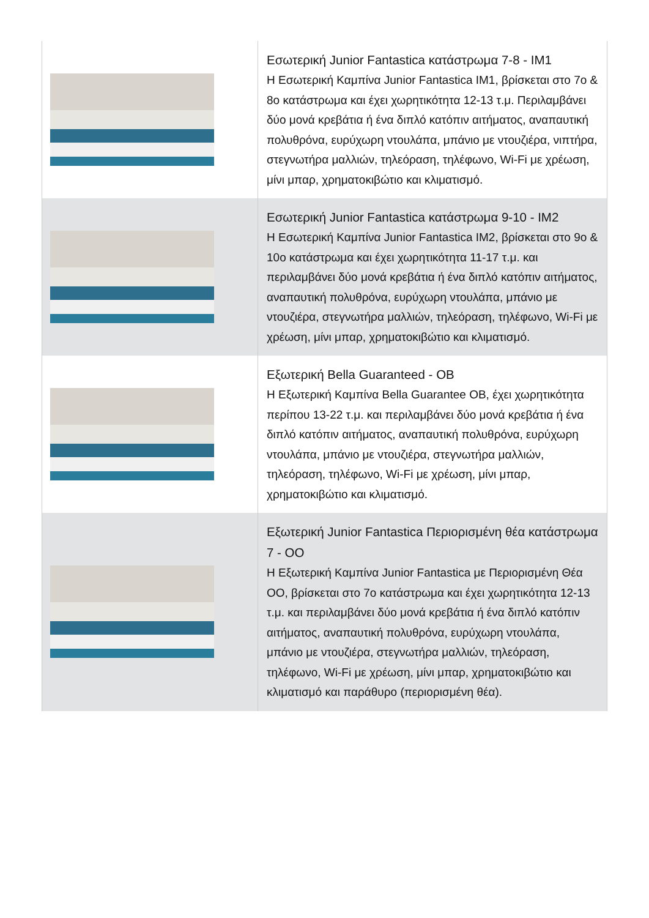| | Εσωτερική Junior Fantastica κατάστρωμα 7-8 - IM1 Η Εσωτερική Καμπίνα Junior Fantastica IM1, βρίσκεται στο 7ο & 8ο κατάστρωμα και έχει χωρητικότητα 12-13 τ.μ. Περιλαμβάνει δύο μονά κρεβάτια ή ένα διπλό κατόπιν αιτήματος, αναπαυτική πολυθρόνα, ευρύχωρη ντουλάπα, μπάνιο με ντουζιέρα, νιπτήρα, στεγνωτήρα μαλλιών, τηλεόραση, τηλέφωνο, Wi-Fi με χρέωση, μίνι μπαρ, χρηματοκιβώτιο και κλιματισμό. |
| | Εσωτερική Junior Fantastica κατάστρωμα 9-10 - IM2 Η Εσωτερική Καμπίνα Junior Fantastica IM2, βρίσκεται στο 9ο & 10ο κατάστρωμα και έχει χωρητικότητα 11-17 τ.μ. και περιλαμβάνει δύο μονά κρεβάτια ή ένα διπλό κατόπιν αιτήματος, αναπαυτική πολυθρόνα, ευρύχωρη ντουλάπα, μπάνιο με ντουζιέρα, στεγνωτήρα μαλλιών, τηλεόραση, τηλέφωνο, Wi-Fi με χρέωση, μίνι μπαρ, χρηματοκιβώτιο και κλιματισμό. |
| | Εξωτερική Bella Guaranteed - OB Η Εξωτερική Καμπίνα Bella Guarantee OB, έχει χωρητικότητα περίπου 13-22 τ.μ. και περιλαμβάνει δύο μονά κρεβάτια ή ένα διπλό κατόπιν αιτήματος, αναπαυτική πολυθρόνα, ευρύχωρη ντουλάπα, μπάνιο με ντουζιέρα, στεγνωτήρα μαλλιών, τηλεόραση, τηλέφωνο, Wi-Fi με χρέωση, μίνι μπαρ, χρηματοκιβώτιο και κλιματισμό. |
| | Εξωτερική Junior Fantastica Περιορισμένη θέα κατάστρωμα 7 - OO Η Εξωτερική Καμπίνα Junior Fantastica με Περιορισμένη Θέα OO, βρίσκεται στο 7ο κατάστρωμα και έχει χωρητικότητα 12-13 τ.μ. και περιλαμβάνει δύο μονά κρεβάτια ή ένα διπλό κατόπιν αιτήματος, αναπαυτική πολυθρόνα, ευρύχωρη ντουλάπα, μπάνιο με ντουζιέρα, στεγνωτήρα μαλλιών, τηλεόραση, τηλέφωνο, Wi-Fi με χρέωση, μίνι μπαρ, χρηματοκιβώτιο και κλιματισμό και παράθυρο (περιορισμένη θέα). |